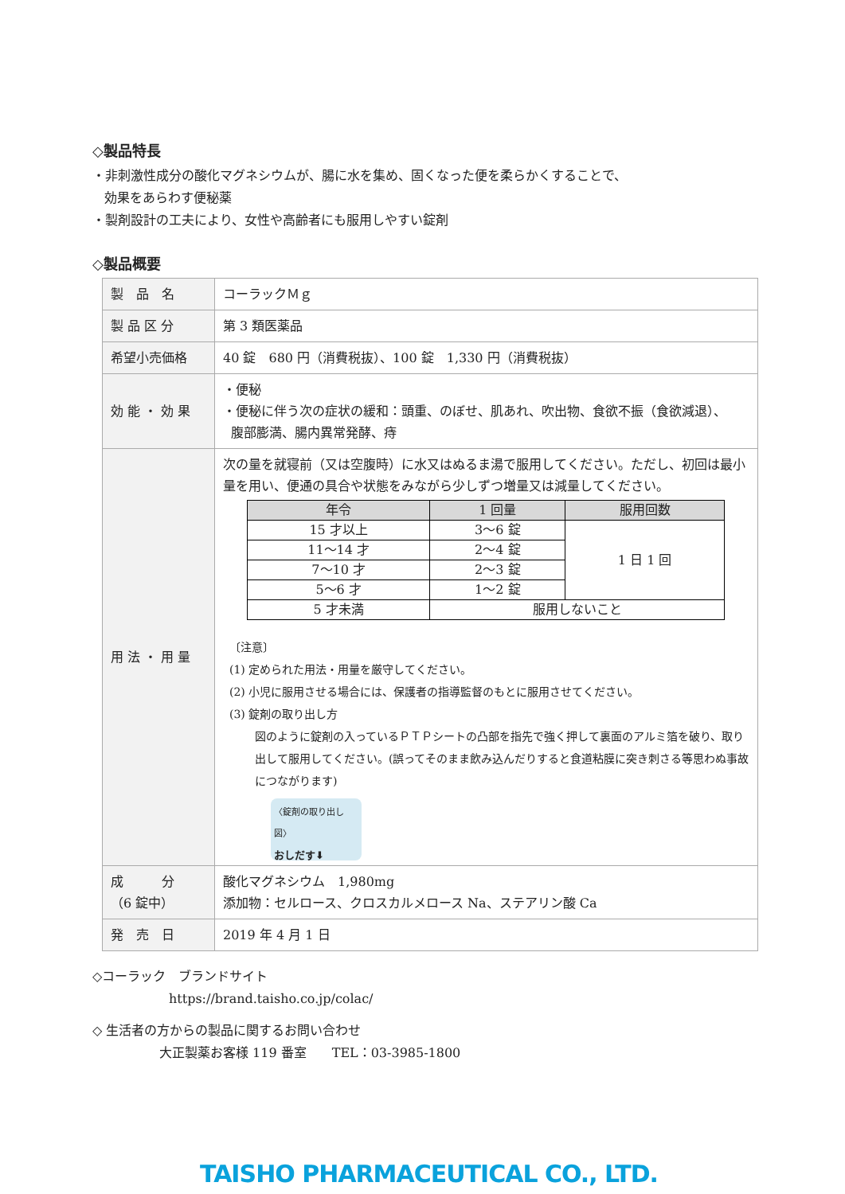◇製品特長
・非刺激性成分の酸化マグネシウムが、腸に水を集め、固くなった便を柔らかくすることで、
効果をあらわす便秘薬
・製剤設計の工夫により、女性や高齢者にも服用しやすい錠剤
◇製品概要
| 製 品 名 | コーラックＭｇ |
| 製 品 区 分 | 第 3 類医薬品 |
| 希望小売価格 | 40 錠 680 円（消費税抜）、100 錠 1,330 円（消費税抜） |
| 効 能 ・ 効 果 | ・便秘 ・便秘に伴う次の症状の緩和：頭重、のぼせ、肌あれ、吹出物、食欲不振（食欲減退）、 腹部膨満、腸内異常発酵、痔 |
| 用 法 ・ 用 量 | 次の量を就寝前（又は空腹時）に水又はぬるま湯で服用してください。ただし、初回は最小量を用い、便通の具合や状態をみながら少しずつ増量又は減量してください。 / 年令 / 1 回量 / 服用回数 / / --- / --- / --- / / 15 才以上 / 3～6 錠 / 1 日 1 回 / / 11～14 才 / 2～4 錠 / / / 7～10 才 / 2～3 錠 / / / 5～6 才 / 1～2 錠 / / / 5 才未満 / 服用しないこと / / 〔注意〕 (1) 定められた用法・用量を厳守してください。 (2) 小児に服用させる場合には、保護者の指導監督のもとに服用させてください。 (3) 錠剤の取り出し方 図のように錠剤の入っているＰＴＰシートの凸部を指先で強く押して裏面のアルミ箔を破り、取り出して服用してください。(誤ってそのまま飲み込んだりすると食道粘膜に突き刺さる等思わぬ事故につながります) 〈錠剤の取り出し図〉 おしだす⬇ |
| 成 分 （6 錠中） | 酸化マグネシウム 1,980mg 添加物：セルロース、クロスカルメロース Na、ステアリン酸 Ca |
| 発 売 日 | 2019 年 4 月 1 日 |
◇コーラック　ブランドサイト
https://brand.taisho.co.jp/colac/
◇ 生活者の方からの製品に関するお問い合わせ
大正製薬お客様 119 番室　　TEL：03-3985-1800
TAISHO PHARMACEUTICAL CO., LTD.